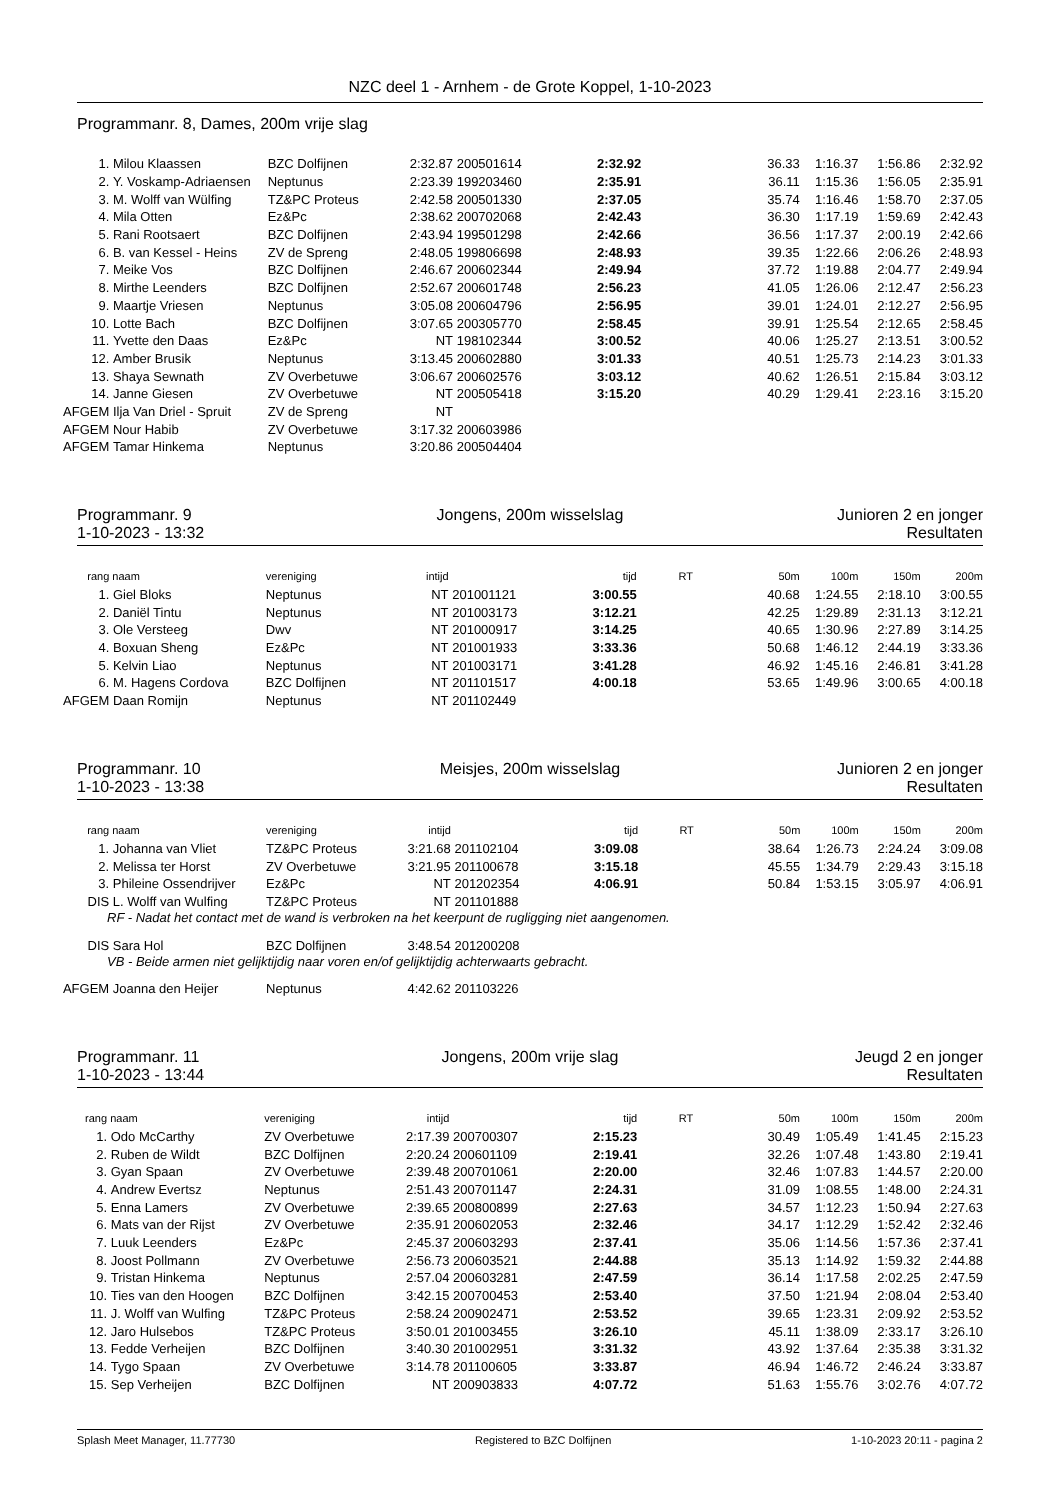NZC deel 1 - Arnhem - de Grote Koppel, 1-10-2023
Programmanr. 8, Dames, 200m vrije slag
| 1. | Milou Klaassen | BZC Dolfijnen | 2:32.87 | 200501614 | 2:32.92 | | 36.33 | 1:16.37 | 1:56.86 | 2:32.92 |
| 2. | Y. Voskamp-Adriaensen | Neptunus | 2:23.39 | 199203460 | 2:35.91 | | 36.11 | 1:15.36 | 1:56.05 | 2:35.91 |
| 3. | M. Wolff van Wülfing | TZ&PC Proteus | 2:42.58 | 200501330 | 2:37.05 | | 35.74 | 1:16.46 | 1:58.70 | 2:37.05 |
| 4. | Mila Otten | Ez&Pc | 2:38.62 | 200702068 | 2:42.43 | | 36.30 | 1:17.19 | 1:59.69 | 2:42.43 |
| 5. | Rani Rootsaert | BZC Dolfijnen | 2:43.94 | 199501298 | 2:42.66 | | 36.56 | 1:17.37 | 2:00.19 | 2:42.66 |
| 6. | B. van Kessel - Heins | ZV de Spreng | 2:48.05 | 199806698 | 2:48.93 | | 39.35 | 1:22.66 | 2:06.26 | 2:48.93 |
| 7. | Meike Vos | BZC Dolfijnen | 2:46.67 | 200602344 | 2:49.94 | | 37.72 | 1:19.88 | 2:04.77 | 2:49.94 |
| 8. | Mirthe Leenders | BZC Dolfijnen | 2:52.67 | 200601748 | 2:56.23 | | 41.05 | 1:26.06 | 2:12.47 | 2:56.23 |
| 9. | Maartje Vriesen | Neptunus | 3:05.08 | 200604796 | 2:56.95 | | 39.01 | 1:24.01 | 2:12.27 | 2:56.95 |
| 10. | Lotte Bach | BZC Dolfijnen | 3:07.65 | 200305770 | 2:58.45 | | 39.91 | 1:25.54 | 2:12.65 | 2:58.45 |
| 11. | Yvette den Daas | Ez&Pc | NT | 198102344 | 3:00.52 | | 40.06 | 1:25.27 | 2:13.51 | 3:00.52 |
| 12. | Amber Brusik | Neptunus | 3:13.45 | 200602880 | 3:01.33 | | 40.51 | 1:25.73 | 2:14.23 | 3:01.33 |
| 13. | Shaya Sewnath | ZV Overbetuwe | 3:06.67 | 200602576 | 3:03.12 | | 40.62 | 1:26.51 | 2:15.84 | 3:03.12 |
| 14. | Janne Giesen | ZV Overbetuwe | NT | 200505418 | 3:15.20 | | 40.29 | 1:29.41 | 2:23.16 | 3:15.20 |
| AFGEM | Ilja Van Driel - Spruit | ZV de Spreng | NT | | | | | | | |
| AFGEM | Nour Habib | ZV Overbetuwe | 3:17.32 | 200603986 | | | | | | |
| AFGEM | Tamar Hinkema | Neptunus | 3:20.86 | 200504404 | | | | | | |
Programmanr. 9
Jongens, 200m wisselslag
Junioren 2 en jonger
1-10-2023 - 13:32
Resultaten
| rang | naam | vereniging | intijd | | tijd | RT | 50m | 100m | 150m | 200m |
| --- | --- | --- | --- | --- | --- | --- | --- | --- | --- | --- |
| 1. | Giel Bloks | Neptunus | NT | 201001121 | 3:00.55 | | 40.68 | 1:24.55 | 2:18.10 | 3:00.55 |
| 2. | Daniël Tintu | Neptunus | NT | 201003173 | 3:12.21 | | 42.25 | 1:29.89 | 2:31.13 | 3:12.21 |
| 3. | Ole Versteeg | Dwv | NT | 201000917 | 3:14.25 | | 40.65 | 1:30.96 | 2:27.89 | 3:14.25 |
| 4. | Boxuan Sheng | Ez&Pc | NT | 201001933 | 3:33.36 | | 50.68 | 1:46.12 | 2:44.19 | 3:33.36 |
| 5. | Kelvin Liao | Neptunus | NT | 201003171 | 3:41.28 | | 46.92 | 1:45.16 | 2:46.81 | 3:41.28 |
| 6. | M. Hagens Cordova | BZC Dolfijnen | NT | 201101517 | 4:00.18 | | 53.65 | 1:49.96 | 3:00.65 | 4:00.18 |
| AFGEM | Daan Romijn | Neptunus | NT | 201102449 | | | | | | |
Programmanr. 10
Meisjes, 200m wisselslag
Junioren 2 en jonger
1-10-2023 - 13:38
Resultaten
| rang | naam | vereniging | intijd | | tijd | RT | 50m | 100m | 150m | 200m |
| --- | --- | --- | --- | --- | --- | --- | --- | --- | --- | --- |
| 1. | Johanna van Vliet | TZ&PC Proteus | 3:21.68 | 201102104 | 3:09.08 | | 38.64 | 1:26.73 | 2:24.24 | 3:09.08 |
| 2. | Melissa ter Horst | ZV Overbetuwe | 3:21.95 | 201100678 | 3:15.18 | | 45.55 | 1:34.79 | 2:29.43 | 3:15.18 |
| 3. | Phileine Ossendrijver | Ez&Pc | NT | 201202354 | 4:06.91 | | 50.84 | 1:53.15 | 3:05.97 | 4:06.91 |
| DIS | L. Wolff van Wulfing | TZ&PC Proteus | NT | 201101888 | | | | | | |
| RF - Nadat het contact met de wand is verbroken na het keerpunt de rugligging niet aangenomen. | | | | | | | | | | |
| DIS | Sara Hol | BZC Dolfijnen | 3:48.54 | 201200208 | | | | | | |
| VB - Beide armen niet gelijktijdig naar voren en/of gelijktijdig achterwaarts gebracht. | | | | | | | | | | |
| AFGEM | Joanna den Heijer | Neptunus | 4:42.62 | 201103226 | | | | | | |
Programmanr. 11
Jongens, 200m vrije slag
Jeugd 2 en jonger
1-10-2023 - 13:44
Resultaten
| rang | naam | vereniging | intijd | | tijd | RT | 50m | 100m | 150m | 200m |
| --- | --- | --- | --- | --- | --- | --- | --- | --- | --- | --- |
| 1. | Odo McCarthy | ZV Overbetuwe | 2:17.39 | 200700307 | 2:15.23 | | 30.49 | 1:05.49 | 1:41.45 | 2:15.23 |
| 2. | Ruben de Wildt | BZC Dolfijnen | 2:20.24 | 200601109 | 2:19.41 | | 32.26 | 1:07.48 | 1:43.80 | 2:19.41 |
| 3. | Gyan Spaan | ZV Overbetuwe | 2:39.48 | 200701061 | 2:20.00 | | 32.46 | 1:07.83 | 1:44.57 | 2:20.00 |
| 4. | Andrew Evertsz | Neptunus | 2:51.43 | 200701147 | 2:24.31 | | 31.09 | 1:08.55 | 1:48.00 | 2:24.31 |
| 5. | Enna Lamers | ZV Overbetuwe | 2:39.65 | 200800899 | 2:27.63 | | 34.57 | 1:12.23 | 1:50.94 | 2:27.63 |
| 6. | Mats van der Rijst | ZV Overbetuwe | 2:35.91 | 200602053 | 2:32.46 | | 34.17 | 1:12.29 | 1:52.42 | 2:32.46 |
| 7. | Luuk Leenders | Ez&Pc | 2:45.37 | 200603293 | 2:37.41 | | 35.06 | 1:14.56 | 1:57.36 | 2:37.41 |
| 8. | Joost Pollmann | ZV Overbetuwe | 2:56.73 | 200603521 | 2:44.88 | | 35.13 | 1:14.92 | 1:59.32 | 2:44.88 |
| 9. | Tristan Hinkema | Neptunus | 2:57.04 | 200603281 | 2:47.59 | | 36.14 | 1:17.58 | 2:02.25 | 2:47.59 |
| 10. | Ties van den Hoogen | BZC Dolfijnen | 3:42.15 | 200700453 | 2:53.40 | | 37.50 | 1:21.94 | 2:08.04 | 2:53.40 |
| 11. | J. Wolff van Wulfing | TZ&PC Proteus | 2:58.24 | 200902471 | 2:53.52 | | 39.65 | 1:23.31 | 2:09.92 | 2:53.52 |
| 12. | Jaro Hulsebos | TZ&PC Proteus | 3:50.01 | 201003455 | 3:26.10 | | 45.11 | 1:38.09 | 2:33.17 | 3:26.10 |
| 13. | Fedde Verheijen | BZC Dolfijnen | 3:40.30 | 201002951 | 3:31.32 | | 43.92 | 1:37.64 | 2:35.38 | 3:31.32 |
| 14. | Tygo Spaan | ZV Overbetuwe | 3:14.78 | 201100605 | 3:33.87 | | 46.94 | 1:46.72 | 2:46.24 | 3:33.87 |
| 15. | Sep Verheijen | BZC Dolfijnen | NT | 200903833 | 4:07.72 | | 51.63 | 1:55.76 | 3:02.76 | 4:07.72 |
Splash Meet Manager, 11.77730 Registered to BZC Dolfijnen 1-10-2023 20:11 - pagina 2